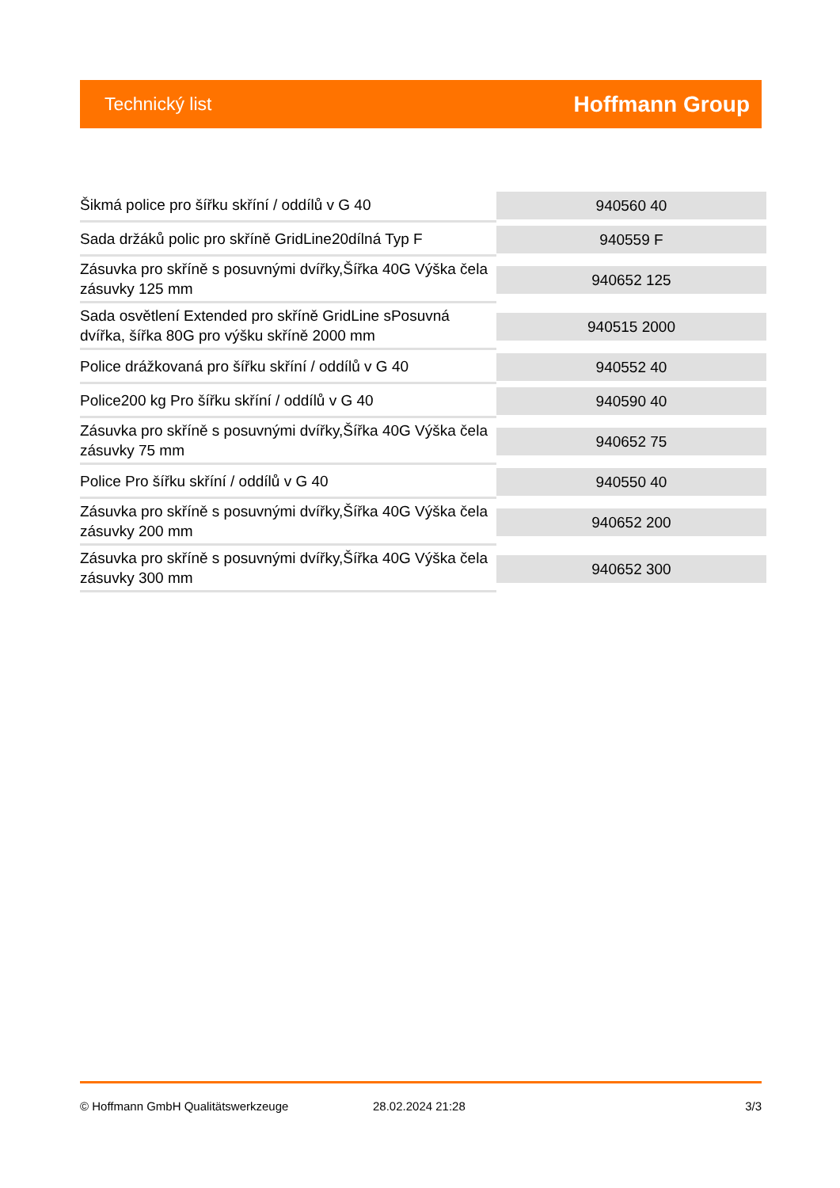Technický list Hoffmann Group
| Šikmá police pro šířku skříní / oddílů v G 40 | 940560 40 |
| Sada držáků polic pro skříně GridLine20dílná Typ F | 940559 F |
| Zásuvka pro skříně s posuvnými dvířky,Šířka 40G Výška čela zásuvky 125 mm | 940652 125 |
| Sada osvětlení Extended pro skříně GridLine sPosuvná dvířka, šířka 80G pro výšku skříně 2000 mm | 940515 2000 |
| Police drážkovaná pro šířku skříní / oddílů v G 40 | 940552 40 |
| Police200 kg Pro šířku skříní / oddílů v G 40 | 940590 40 |
| Zásuvka pro skříně s posuvnými dvířky,Šířka 40G Výška čela zásuvky 75 mm | 940652 75 |
| Police Pro šířku skříní / oddílů v G 40 | 940550 40 |
| Zásuvka pro skříně s posuvnými dvířky,Šířka 40G Výška čela zásuvky 200 mm | 940652 200 |
| Zásuvka pro skříně s posuvnými dvířky,Šířka 40G Výška čela zásuvky 300 mm | 940652 300 |
© Hoffmann GmbH Qualitätswerkzeuge 28.02.2024 21:28 3/3